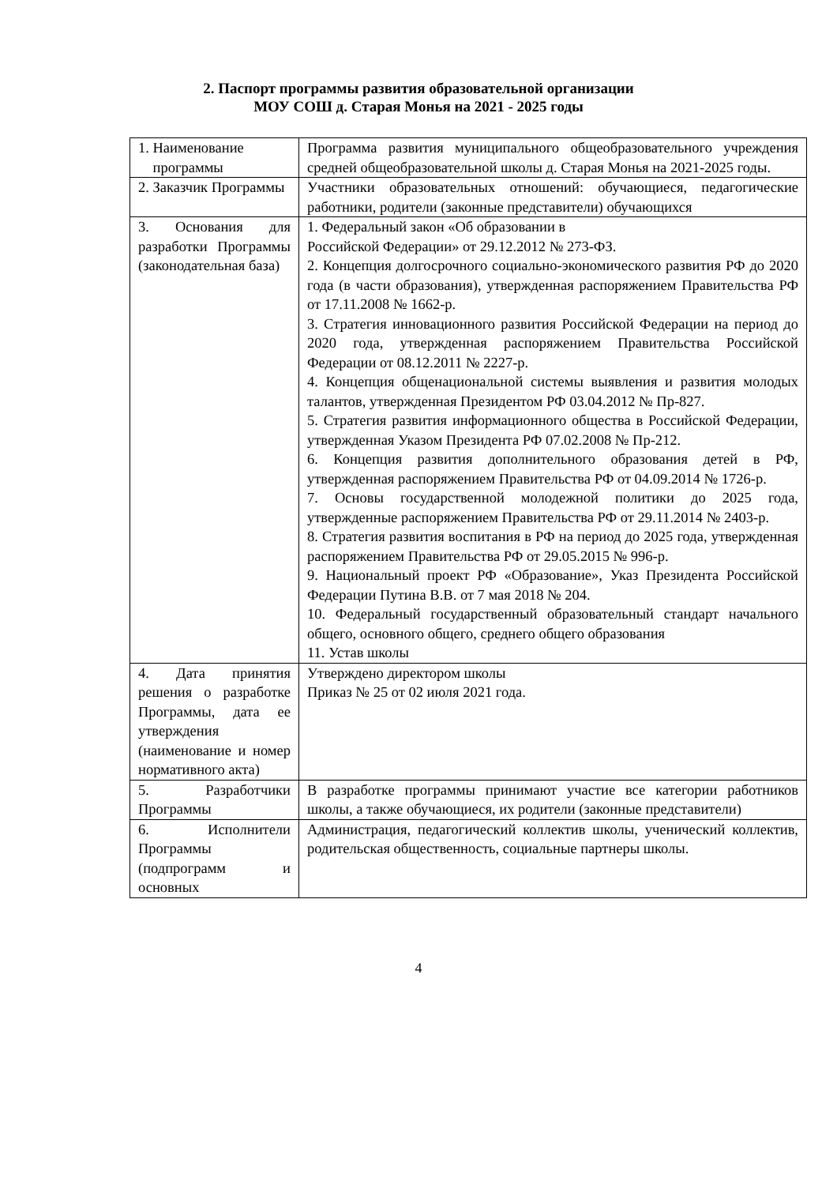2. Паспорт программы развития образовательной организации
МОУ СОШ д. Старая Монья на 2021 - 2025 годы
| 1. Наименование программы | Программа развития муниципального общеобразовательного учреждения средней общеобразовательной школы д. Старая Монья на 2021-2025 годы. |
| 2. Заказчик Программы | Участники образовательных отношений: обучающиеся, педагогические работники, родители (законные представители) обучающихся |
| 3. Основания для разработки Программы (законодательная база) | 1. Федеральный закон «Об образовании в Российской Федерации» от 29.12.2012 № 273-ФЗ. 2. Концепция долгосрочного социально-экономического развития РФ до 2020 года (в части образования), утвержденная распоряжением Правительства РФ от 17.11.2008 № 1662-р. 3. Стратегия инновационного развития Российской Федерации на период до 2020 года, утвержденная распоряжением Правительства Российской Федерации от 08.12.2011 № 2227-р. 4. Концепция общенациональной системы выявления и развития молодых талантов, утвержденная Президентом РФ 03.04.2012 № Пр-827. 5. Стратегия развития информационного общества в Российской Федерации, утвержденная Указом Президента РФ 07.02.2008 № Пр-212. 6. Концепция развития дополнительного образования детей в РФ, утвержденная распоряжением Правительства РФ от 04.09.2014 № 1726-р. 7. Основы государственной молодежной политики до 2025 года, утвержденные распоряжением Правительства РФ от 29.11.2014 № 2403-р. 8. Стратегия развития воспитания в РФ на период до 2025 года, утвержденная распоряжением Правительства РФ от 29.05.2015 № 996-р. 9. Национальный проект РФ «Образование», Указ Президента Российской Федерации Путина В.В. от 7 мая 2018 № 204. 10. Федеральный государственный образовательный стандарт начального общего, основного общего, среднего общего образования 11. Устав школы |
| 4. Дата принятия решения о разработке Программы, дата ее утверждения (наименование и номер нормативного акта) | Утверждено директором школы Приказ № 25 от 02 июля 2021 года. |
| 5. Разработчики Программы | В разработке программы принимают участие все категории работников школы, а также обучающиеся, их родители (законные представители) |
| 6. Исполнители Программы (подпрограмм и основных | Администрация, педагогический коллектив школы, ученический коллектив, родительская общественность, социальные партнеры школы. |
4